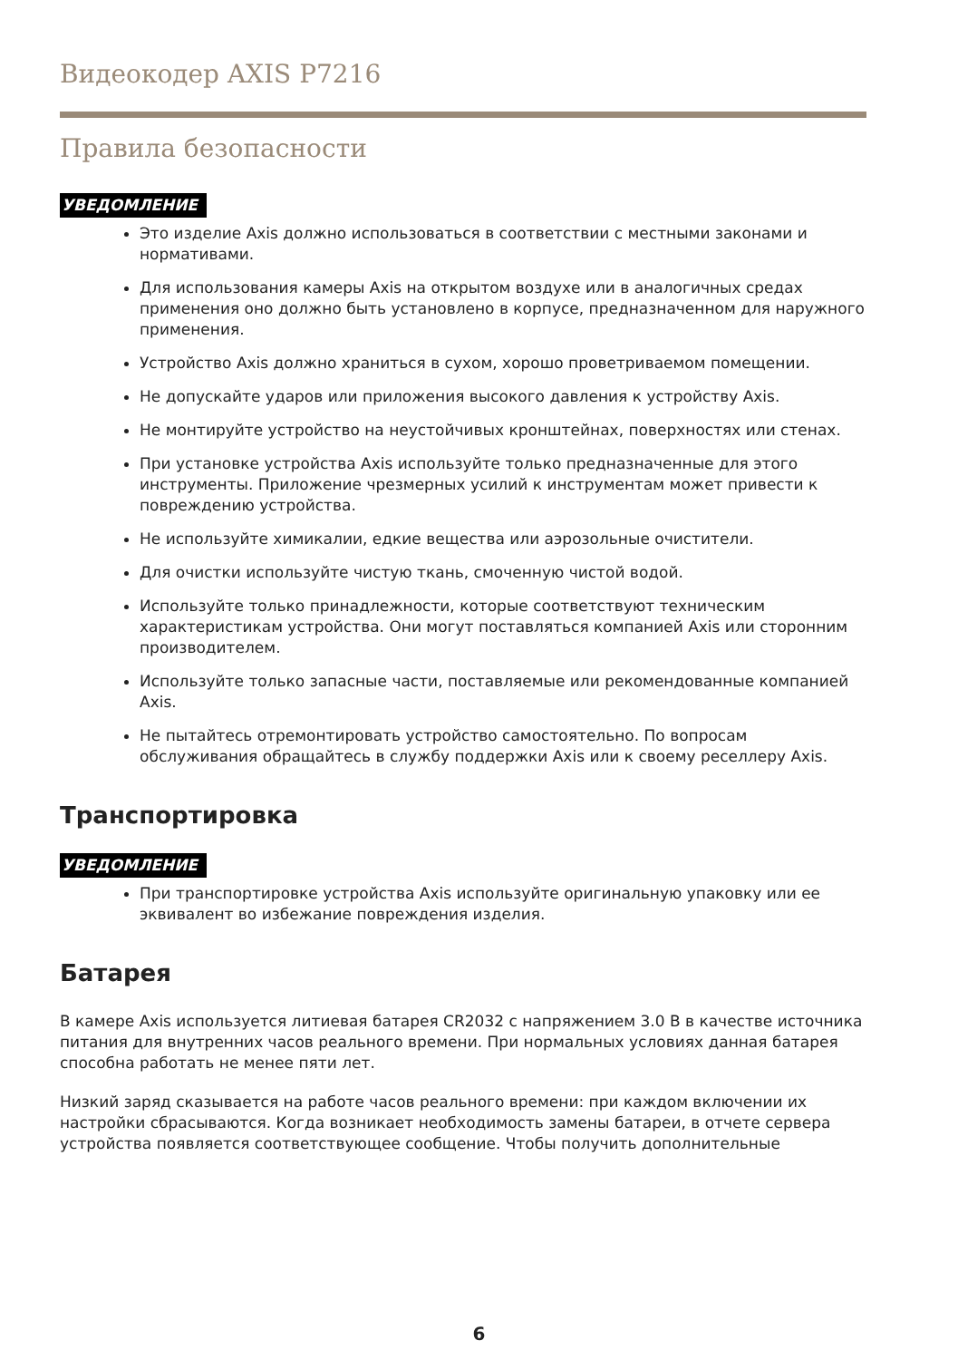Видеокодер AXIS P7216
Правила безопасности
УВЕДОМЛЕНИЕ
Это изделие Axis должно использоваться в соответствии с местными законами и нормативами.
Для использования камеры Axis на открытом воздухе или в аналогичных средах применения оно должно быть установлено в корпусе, предназначенном для наружного применения.
Устройство Axis должно храниться в сухом, хорошо проветриваемом помещении.
Не допускайте ударов или приложения высокого давления к устройству Axis.
Не монтируйте устройство на неустойчивых кронштейнах, поверхностях или стенах.
При установке устройства Axis используйте только предназначенные для этого инструменты. Приложение чрезмерных усилий к инструментам может привести к повреждению устройства.
Не используйте химикалии, едкие вещества или аэрозольные очистители.
Для очистки используйте чистую ткань, смоченную чистой водой.
Используйте только принадлежности, которые соответствуют техническим характеристикам устройства. Они могут поставляться компанией Axis или сторонним производителем.
Используйте только запасные части, поставляемые или рекомендованные компанией Axis.
Не пытайтесь отремонтировать устройство самостоятельно. По вопросам обслуживания обращайтесь в службу поддержки Axis или к своему реселлеру Axis.
Транспортировка
УВЕДОМЛЕНИЕ
При транспортировке устройства Axis используйте оригинальную упаковку или ее эквивалент во избежание повреждения изделия.
Батарея
В камере Axis используется литиевая батарея CR2032 с напряжением 3.0 В в качестве источника питания для внутренних часов реального времени. При нормальных условиях данная батарея способна работать не менее пяти лет.
Низкий заряд сказывается на работе часов реального времени: при каждом включении их настройки сбрасываются. Когда возникает необходимость замены батареи, в отчете сервера устройства появляется соответствующее сообщение. Чтобы получить дополнительные
6